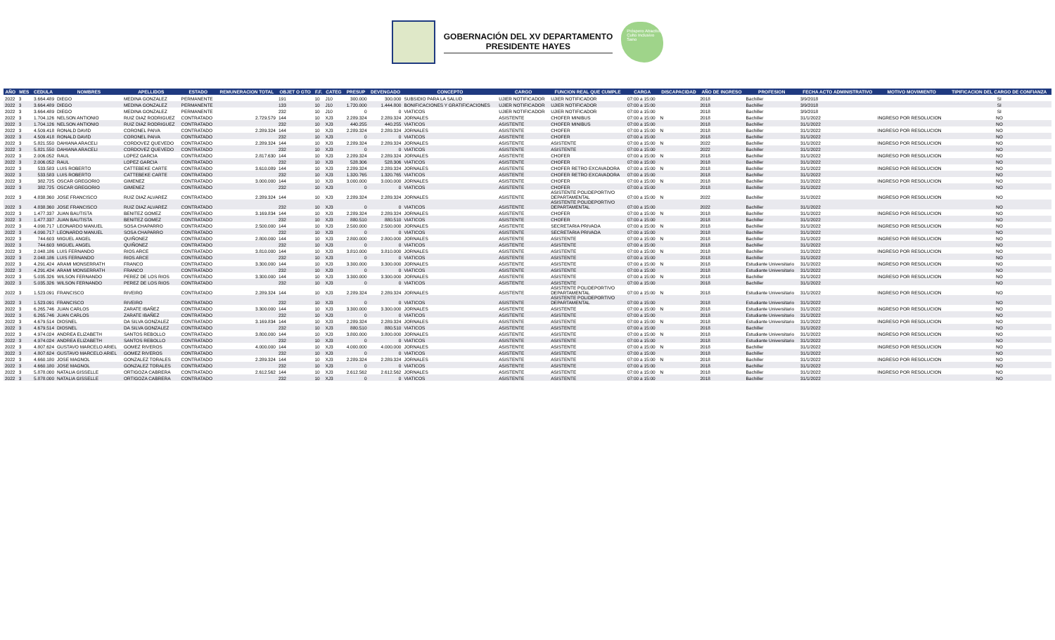GOBERNACIÓN DEL XV DEPARTAMENTO
PRESIDENTE HAYES
Próspero Atractivo Culto Inclusivo Sano
| AÑO | MES | CEDULA | NOMBRES | APELLIDOS | ESTADO | REMUNERACION TOTAL | OBJET O GTO | F.F. | CATEG | PRESUP | DEVENGADO | CONCEPTO | CARGO | FUNCION REAL QUE CUMPLE | CARGA | DISCAPACIDAD | AÑO DE INGRESO | PROFESION | FECHA ACTO ADMINISTRATIVO | MOTIVO MOVIMIENTO | TIPIFICACION DEL CARGO DE CONFIANZA |
| --- | --- | --- | --- | --- | --- | --- | --- | --- | --- | --- | --- | --- | --- | --- | --- | --- | --- | --- | --- | --- | --- |
| 2022 | 3 | 3.664.489 | DIEGO | MEDINA GONZALEZ | PERMANENTE | | 191 | 10 | J10 | 300.000 | 300.000 | SUBSIDIO PARA LA SALUD | UJIER NOTIFICADOR | UJIER NOTIFICADOR | 07:00 a 15:00 | | 2018 | Bachiller | 3/9/2018 | | SI |
| 2022 | 3 | 3.664.489 | DIEGO | MEDINA GONZALEZ | PERMANENTE | | 133 | 10 | J10 | 1.720.000 | 1.444.800 | BONIFICACIONES Y GRATIFICACIONES | UJIER NOTIFICADOR | UJIER NOTIFICADOR | 07:00 a 15:00 | | 2018 | Bachiller | 3/9/2018 | | SI |
| 2022 | 3 | 3.664.489 | DIEGO | MEDINA GONZALEZ | PERMANENTE | | 232 | 10 | J10 | 0 | 0 | VIATICOS | UJIER NOTIFICADOR | UJIER NOTIFICADOR | 07:00 a 15:00 | | 2018 | Bachiller | 3/9/2018 | | SI |
| 2022 | 3 | 1.704.126 | NELSON ANTIONIO | RUIZ DIAZ RODRIGUEZ | CONTRATADO | 2.729.579 | 144 | 10 | XJ3 | 2.289.324 | 2.289.324 | JORNALES | ASISTENTE | CHOFER MINIBUS | 07:00 a 15:00 | N | 2018 | Bachiller | 31/1/2022 | INGRESO POR RESOLUCION | NO |
| 2022 | 3 | 1.704.126 | NELSON ANTIONIO | RUIZ DIAZ RODRIGUEZ | CONTRATADO | | 232 | 10 | XJ3 | 440.255 | 440.255 | VIATICOS | ASISTENTE | CHOFER MINIBUS | 07:00 a 15:00 | | 2018 | Bachiller | 31/1/2022 | | NO |
| 2022 | 3 | 4.509.418 | RONALD DAVID | CORONEL PAIVA | CONTRATADO | 2.289.324 | 144 | 10 | XJ3 | 2.289.324 | 2.289.324 | JORNALES | ASISTENTE | CHOFER | 07:00 a 15:00 | N | 2018 | Bachiller | 31/1/2022 | INGRESO POR RESOLUCION | NO |
| 2022 | 3 | 4.509.418 | RONALD DAVID | CORONEL PAIVA | CONTRATADO | | 232 | 10 | XJ3 | 0 | 0 | VIATICOS | ASISTENTE | CHOFER | 07:00 a 15:00 | | 2018 | Bachiller | 31/1/2022 | | NO |
| 2022 | 3 | 5.821.550 | DAHIANA ARACELI | CORDOVEZ QUEVEDO | CONTRATADO | 2.289.324 | 144 | 10 | XJ3 | 2.289.324 | 2.289.324 | JORNALES | ASISTENTE | ASISTENTE | 07:00 a 15:00 | N | 2022 | Bachiller | 31/1/2022 | INGRESO POR RESOLUCION | NO |
| 2022 | 3 | 5.821.550 | DAHIANA ARACELI | CORDOVEZ QUEVEDO | CONTRATADO | | 232 | 10 | XJ3 | 0 | 0 | VIATICOS | ASISTENTE | ASISTENTE | 07:00 a 15:00 | | 2022 | Bachiller | 31/1/2022 | | NO |
| 2022 | 3 | 2.006.052 | RAUL | LOPEZ GARCIA | CONTRATADO | 2.817.630 | 144 | 10 | XJ3 | 2.289.324 | 2.289.324 | JORNALES | ASISTENTE | CHOFER | 07:00 a 15:00 | N | 2018 | Bachiller | 31/1/2022 | INGRESO POR RESOLUCION | NO |
| 2022 | 3 | 2.006.052 | RAUL | LOPEZ GARCIA | CONTRATADO | | 232 | 10 | XJ3 | 528.306 | 528.306 | VIATICOS | ASISTENTE | CHOFER | 07:00 a 15:00 | | 2018 | Bachiller | 31/1/2022 | | NO |
| 2022 | 3 | 533.583 | LUIS ROBERTO | CATTEBEKE CARTE | CONTRATADO | 3.610.089 | 144 | 10 | XJ3 | 2.289.324 | 2.289.324 | JORNALES | ASISTENTE | CHOFER RETRO EXCAVADORA | 07:00 a 15:00 | N | 2018 | Bachiller | 31/1/2022 | INGRESO POR RESOLUCION | NO |
| 2022 | 3 | 533.583 | LUIS ROBERTO | CATTEBEKE CARTE | CONTRATADO | | 232 | 10 | XJ3 | 1.320.765 | 1.320.765 | VIATICOS | ASISTENTE | CHOFER RETRO EXCAVADORA | 07:00 a 15:00 | | 2018 | Bachiller | 31/1/2022 | | NO |
| 2022 | 3 | 382.725 | OSCAR GREGORIO | GIMENEZ | CONTRATADO | 3.000.000 | 144 | 10 | XJ3 | 3.000.000 | 3.000.000 | JORNALES | ASISTENTE | CHOFER | 07:00 a 15:00 | N | 2018 | Bachiller | 31/1/2022 | INGRESO POR RESOLUCION | NO |
| 2022 | 3 | 382.725 | OSCAR GREGORIO | GIMENEZ | CONTRATADO | | 232 | 10 | XJ3 | 0 | 0 | VIATICOS | ASISTENTE | CHOFER | 07:00 a 15:00 | | 2018 | Bachiller | 31/1/2022 | | NO |
| 2022 | 3 | 4.838.360 | JOSE FRANCISCO | RUIZ DIAZ ALVAREZ | CONTRATADO | 2.289.324 | 144 | 10 | XJ3 | 2.289.324 | 2.289.324 | JORNALES | ASISTENTE | ASISTENTE POLIDEPORTIVO DEPARTAMENTAL | 07:00 a 15:00 | N | 2022 | Bachiller | 31/1/2022 | INGRESO POR RESOLUCION | NO |
| 2022 | 3 | 4.838.360 | JOSE FRANCISCO | RUIZ DIAZ ALVAREZ | CONTRATADO | | 232 | 10 | XJ3 | 0 | 0 | VIATICOS | ASISTENTE | ASISTENTE POLIDEPORTIVO DEPARTAMENTAL | 07:00 a 15:00 | | 2022 | Bachiller | 31/1/2022 | | NO |
| 2022 | 3 | 1.477.337 | JUAN BAUTISTA | BENITEZ GOMEZ | CONTRATADO | 3.169.834 | 144 | 10 | XJ3 | 2.289.324 | 2.289.324 | JORNALES | ASISTENTE | CHOFER | 07:00 a 15:00 | N | 2018 | Bachiller | 31/1/2022 | INGRESO POR RESOLUCION | NO |
| 2022 | 3 | 1.477.337 | JUAN BAUTISTA | BENITEZ GOMEZ | CONTRATADO | | 232 | 10 | XJ3 | 880.510 | 880.510 | VIATICOS | ASISTENTE | CHOFER | 07:00 a 15:00 | | 2018 | Bachiller | 31/1/2022 | | NO |
| 2022 | 3 | 4.090.717 | LEONARDO MANUEL | SOSA CHAPARRO | CONTRATADO | 2.500.000 | 144 | 10 | XJ3 | 2.500.000 | 2.500.000 | JORNALES | ASISTENTE | SECRETARIA PRIVADA | 07:00 a 15:00 | N | 2018 | Bachiller | 31/1/2022 | INGRESO POR RESOLUCION | NO |
| 2022 | 3 | 4.090.717 | LEONARDO MANUEL | SOSA CHAPARRO | CONTRATADO | | 232 | 10 | XJ3 | 0 | 0 | VIATICOS | ASISTENTE | SECRETARIA PRIVADA | 07:00 a 15:00 | | 2018 | Bachiller | 31/1/2022 | | NO |
| 2022 | 3 | 744.603 | MIGUEL ANGEL | QUIÑONEZ | CONTRATADO | 2.800.000 | 144 | 10 | XJ3 | 2.800.000 | 2.800.000 | JORNALES | ASISTENTE | ASISTENTE | 07:00 a 15:00 | N | 2018 | Bachiller | 31/1/2022 | INGRESO POR RESOLUCION | NO |
| 2022 | 3 | 744.603 | MIGUEL ANGEL | QUIÑONEZ | CONTRATADO | | 232 | 10 | XJ3 | 0 | 0 | VIATICOS | ASISTENTE | ASISTENTE | 07:00 a 15:00 | | 2018 | Bachiller | 31/1/2022 | | NO |
| 2022 | 3 | 2.048.186 | LUIS FERNANDO | RIOS ARCE | CONTRATADO | 3.810.000 | 144 | 10 | XJ3 | 3.810.000 | 3.810.000 | JORNALES | ASISTENTE | ASISTENTE | 07:00 a 15:00 | N | 2018 | Bachiller | 31/1/2022 | INGRESO POR RESOLUCION | NO |
| 2022 | 3 | 2.048.186 | LUIS FERNANDO | RIOS ARCE | CONTRATADO | | 232 | 10 | XJ3 | 0 | 0 | VIATICOS | ASISTENTE | ASISTENTE | 07:00 a 15:00 | | 2018 | Bachiller | 31/1/2022 | | NO |
| 2022 | 3 | 4.291.424 | ARAMI MONSERRATH | FRANCO | CONTRATADO | 3.300.000 | 144 | 10 | XJ3 | 3.300.000 | 3.300.000 | JORNALES | ASISTENTE | ASISTENTE | 07:00 a 15:00 | N | 2018 | Estudiante Universitario | 31/1/2022 | INGRESO POR RESOLUCION | NO |
| 2022 | 3 | 4.291.424 | ARAMI MONSERRATH | FRANCO | CONTRATADO | | 232 | 10 | XJ3 | 0 | 0 | VIATICOS | ASISTENTE | ASISTENTE | 07:00 a 15:00 | | 2018 | Estudiante Universitario | 31/1/2022 | | NO |
| 2022 | 3 | 5.035.326 | WILSON FERNANDO | PEREZ DE LOS RIOS | CONTRATADO | 3.300.000 | 144 | 10 | XJ3 | 3.300.000 | 3.300.000 | JORNALES | ASISTENTE | ASISTENTE | 07:00 a 15:00 | N | 2018 | Bachiller | 31/1/2022 | INGRESO POR RESOLUCION | NO |
| 2022 | 3 | 5.035.326 | WILSON FERNANDO | PEREZ DE LOS RIOS | CONTRATADO | | 232 | 10 | XJ3 | 0 | 0 | VIATICOS | ASISTENTE | ASISTENTE | 07:00 a 15:00 | | 2018 | Bachiller | 31/1/2022 | | NO |
| 2022 | 3 | 1.523.091 | FRANCISCO | RIVEIRO | CONTRATADO | 2.289.324 | 144 | 10 | XJ3 | 2.289.324 | 2.289.324 | JORNALES | ASISTENTE | ASISTENTE POLIDEPORTIVO DEPARTAMENTAL | 07:00 a 15:00 | N | 2018 | Estudiante Universitario | 31/1/2022 | INGRESO POR RESOLUCION | NO |
| 2022 | 3 | 1.523.091 | FRANCISCO | RIVEIRO | CONTRATADO | | 232 | 10 | XJ3 | 0 | 0 | VIATICOS | ASISTENTE | ASISTENTE POLIDEPORTIVO DEPARTAMENTAL | 07:00 a 15:00 | | 2018 | Estudiante Universitario | 31/1/2022 | | NO |
| 2022 | 3 | 6.265.746 | JUAN CARLOS | ZARATE IBAÑEZ | CONTRATADO | 3.300.000 | 144 | 10 | XJ3 | 3.300.000 | 3.300.000 | JORNALES | ASISTENTE | ASISTENTE | 07:00 a 15:00 | N | 2018 | Estudiante Universitario | 31/1/2022 | INGRESO POR RESOLUCION | NO |
| 2022 | 3 | 6.265.746 | JUAN CARLOS | ZARATE IBAÑEZ | CONTRATADO | | 232 | 10 | XJ3 | 0 | 0 | VIATICOS | ASISTENTE | ASISTENTE | 07:00 a 15:00 | | 2018 | Estudiante Universitario | 31/1/2022 | | NO |
| 2022 | 3 | 4.679.514 | DIOSNEL | DA SILVA GONZALEZ | CONTRATADO | 3.169.834 | 144 | 10 | XJ3 | 2.289.324 | 2.289.324 | JORNALES | ASISTENTE | ASISTENTE | 07:00 a 15:00 | N | 2018 | Estudiante Universitario | 31/1/2022 | INGRESO POR RESOLUCION | NO |
| 2022 | 3 | 4.679.514 | DIOSNEL | DA SILVA GONZALEZ | CONTRATADO | | 232 | 10 | XJ3 | 880.510 | 880.510 | VIATICOS | ASISTENTE | ASISTENTE | 07:00 a 15:00 | | 2018 | Bachiller | 31/1/2022 | | NO |
| 2022 | 3 | 4.974.024 | ANDREA ELIZABETH | SANTOS REBOLLO | CONTRATADO | 3.800.000 | 144 | 10 | XJ3 | 3.800.000 | 3.800.000 | JORNALES | ASISTENTE | ASISTENTE | 07:00 a 15:00 | N | 2018 | Estudiante Universitario | 31/1/2022 | INGRESO POR RESOLUCION | NO |
| 2022 | 3 | 4.974.024 | ANDREA ELIZABETH | SANTOS REBOLLO | CONTRATADO | | 232 | 10 | XJ3 | 0 | 0 | VIATICOS | ASISTENTE | ASISTENTE | 07:00 a 15:00 | | 2018 | Estudiante Universitario | 31/1/2022 | | NO |
| 2022 | 3 | 4.807.624 | GUSTAVO MARCELO ARIEL | GOMEZ RIVEROS | CONTRATADO | 4.000.000 | 144 | 10 | XJ3 | 4.000.000 | 4.000.000 | JORNALES | ASISTENTE | ASISTENTE | 07:00 a 15:00 | N | 2018 | Bachiller | 31/1/2022 | INGRESO POR RESOLUCION | NO |
| 2022 | 3 | 4.807.624 | GUSTAVO MARCELO ARIEL | GOMEZ RIVEROS | CONTRATADO | | 232 | 10 | XJ3 | 0 | 0 | VIATICOS | ASISTENTE | ASISTENTE | 07:00 a 15:00 | | 2018 | Bachiller | 31/1/2022 | | NO |
| 2022 | 3 | 4.660.180 | JOSE MAGNOL | GONZALEZ TORALES | CONTRATADO | 2.289.324 | 144 | 10 | XJ3 | 2.289.324 | 2.289.324 | JORNALES | ASISTENTE | ASISTENTE | 07:00 a 15:00 | N | 2018 | Bachiller | 31/1/2022 | INGRESO POR RESOLUCION | NO |
| 2022 | 3 | 4.660.180 | JOSE MAGNOL | GONZALEZ TORALES | CONTRATADO | | 232 | 10 | XJ3 | 0 | 0 | VIATICOS | ASISTENTE | ASISTENTE | 07:00 a 15:00 | | 2018 | Bachiller | 31/1/2022 | | NO |
| 2022 | 3 | 5.878.000 | NATALIA GISSELLE | ORTIGOZA CABRERA | CONTRATADO | 2.612.562 | 144 | 10 | XJ3 | 2.612.562 | 2.612.562 | JORNALES | ASISTENTE | ASISTENTE | 07:00 a 15:00 | N | 2018 | Bachiller | 31/1/2022 | INGRESO POR RESOLUCION | NO |
| 2022 | 3 | 5.878.000 | NATALIA GISSELLE | ORTIGOZA CABRERA | CONTRATADO | | 232 | 10 | XJ3 | 0 | 0 | VIATICOS | ASISTENTE | ASISTENTE | 07:00 a 15:00 | | 2018 | Bachiller | 31/1/2022 | | NO |